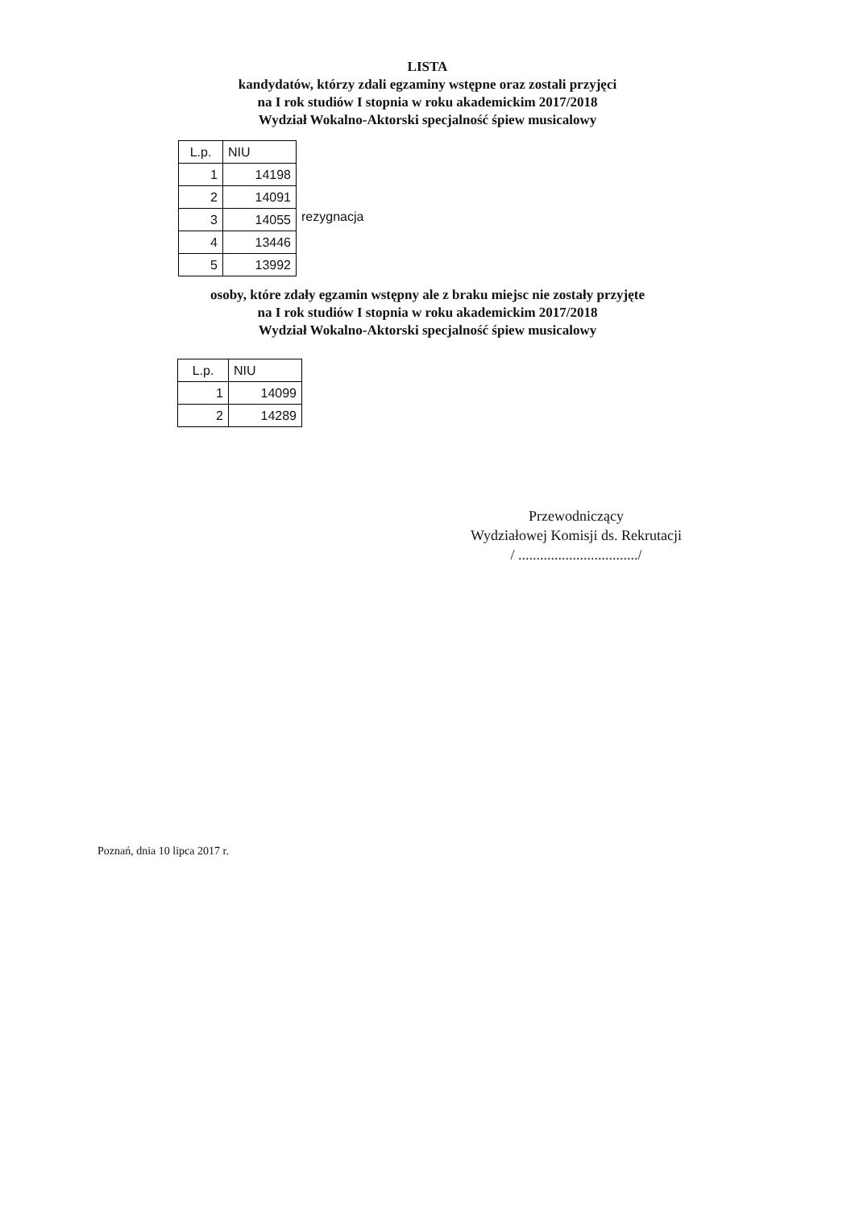LISTA
kandydatów, którzy zdali egzaminy wstępne oraz zostali przyjęci
na I rok studiów I stopnia w roku akademickim 2017/2018
Wydział Wokalno-Aktorski specjalność śpiew musicalowy
| L.p. | NIU |
| 1 | 14198 |
| 2 | 14091 |
| 3 | 14055 |
| 4 | 13446 |
| 5 | 13992 |
rezygnacja
osoby, które zdały egzamin wstępny ale z braku miejsc nie zostały przyjęte
na I rok studiów I stopnia w roku akademickim 2017/2018
Wydział Wokalno-Aktorski specjalność śpiew musicalowy
| L.p. | NIU |
| 1 | 14099 |
| 2 | 14289 |
Przewodniczący
Wydziałowej Komisji ds. Rekrutacji
/ ................................./
Poznań, dnia 10 lipca 2017 r.